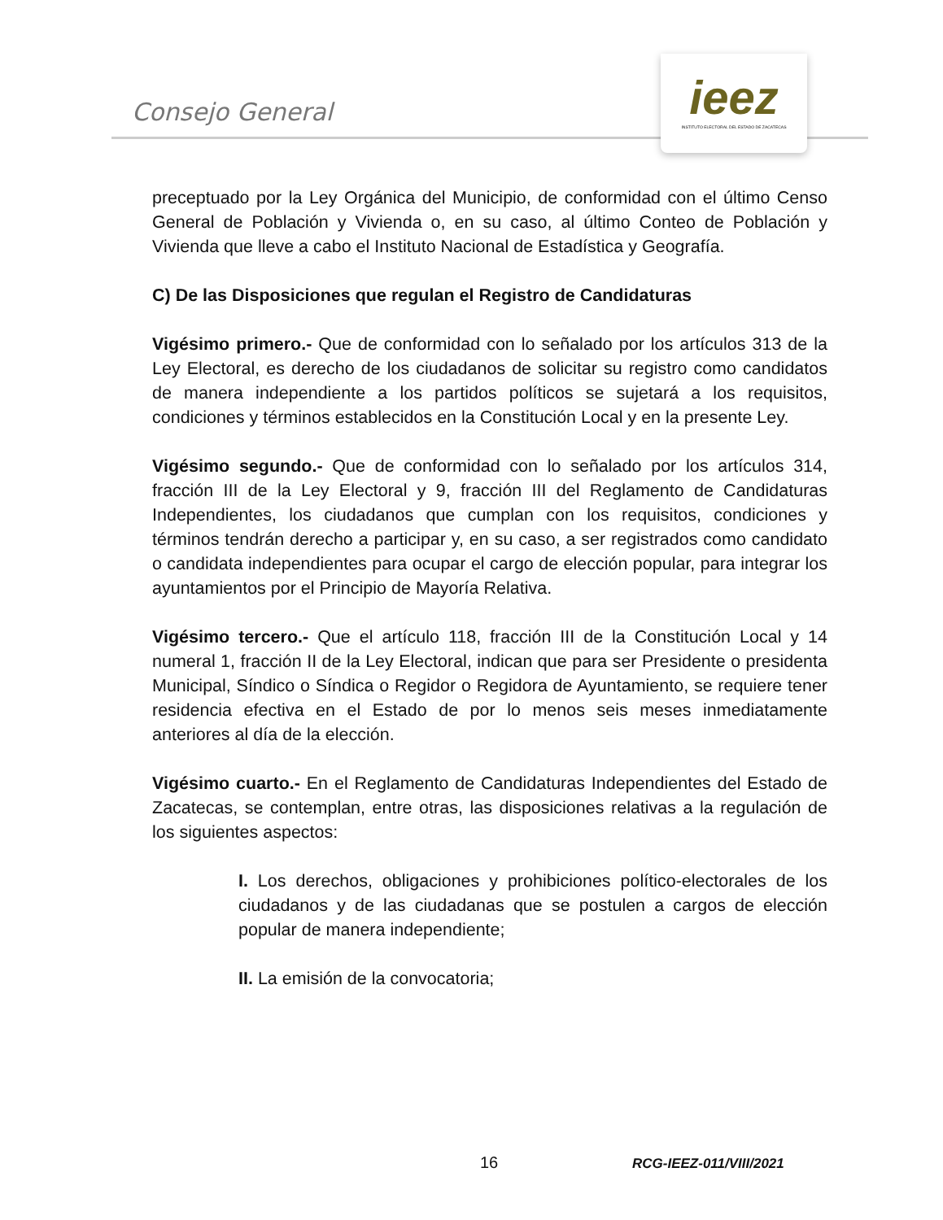Consejo General
ieez
INSTITUTO ELECTORAL DEL ESTADO DE ZACATECAS
preceptuado por la Ley Orgánica del Municipio, de conformidad con el último Censo General de Población y Vivienda o, en su caso, al último Conteo de Población y Vivienda que lleve a cabo el Instituto Nacional de Estadística y Geografía.
C) De las Disposiciones que regulan el Registro de Candidaturas
Vigésimo primero.- Que de conformidad con lo señalado por los artículos 313 de la Ley Electoral, es derecho de los ciudadanos de solicitar su registro como candidatos de manera independiente a los partidos políticos se sujetará a los requisitos, condiciones y términos establecidos en la Constitución Local y en la presente Ley.
Vigésimo segundo.- Que de conformidad con lo señalado por los artículos 314, fracción III de la Ley Electoral y 9, fracción III del Reglamento de Candidaturas Independientes, los ciudadanos que cumplan con los requisitos, condiciones y términos tendrán derecho a participar y, en su caso, a ser registrados como candidato o candidata independientes para ocupar el cargo de elección popular, para integrar los ayuntamientos por el Principio de Mayoría Relativa.
Vigésimo tercero.- Que el artículo 118, fracción III de la Constitución Local y 14 numeral 1, fracción II de la Ley Electoral, indican que para ser Presidente o presidenta Municipal, Síndico o Síndica o Regidor o Regidora de Ayuntamiento, se requiere tener residencia efectiva en el Estado de por lo menos seis meses inmediatamente anteriores al día de la elección.
Vigésimo cuarto.- En el Reglamento de Candidaturas Independientes del Estado de Zacatecas, se contemplan, entre otras, las disposiciones relativas a la regulación de los siguientes aspectos:
I. Los derechos, obligaciones y prohibiciones político-electorales de los ciudadanos y de las ciudadanas que se postulen a cargos de elección popular de manera independiente;
II. La emisión de la convocatoria;
16 RCG-IEEZ-011/VIII/2021